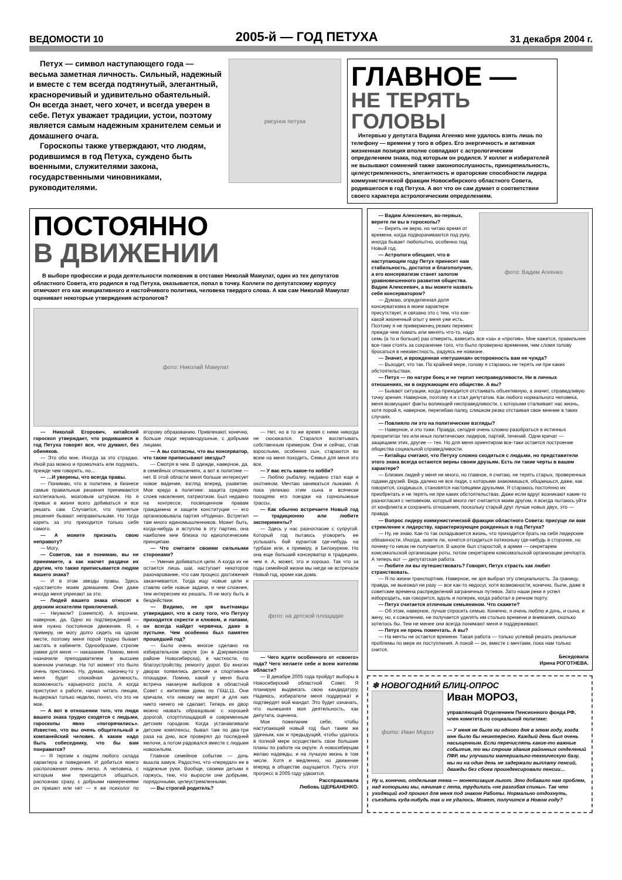ВЕДОМОСТИ 10 2005-й — ГОД ПЕТУХА 31 декабря 2004 г.
Петух — символ наступающего года — весьма заметная личность. Сильный, надежный и вместе с тем всегда подтянутый, элегантный, красноречивый и удивительно обаятельный. Он всегда знает, чего хочет, и всегда уверен в себе. Петух уважает традиции, устои, поэтому является самым надежным хранителем семьи и домашнего очага.
Гороскопы также утверждают, что людям, родившимся в год Петуха, суждено быть военными, служителями закона, государственными чиновниками, руководителями.
рисунок петуха
ГЛАВНОЕ —
НЕ ТЕРЯТЬ ГОЛОВЫ
Интервью у депутата Вадима Агеенко мне удалось взять лишь по телефону — времени у того в обрез. Его энергичность и активная жизненная позиция вполне совпадают с астрологическим определением знака, под которым он родился. У коллег и избирателей не вызывают сомнений также законопослушность, принципиальность, целеустремленность, элегантность и ораторские способности лидера коммунистической фракции Новосибирского областного Совета, родившегося в год Петуха. А вот что он сам думает о соответствии своего характера астрологическим определениям.
ПОСТОЯННО
В ДВИЖЕНИИ
В выборе профессии и рода деятельности полковник в отставке Николай Мамулат, один из тех депутатов областного Совета, кто родился в год Петуха, оказывается, попал в точку. Коллеги по депутатскому корпусу отмечают его как инициативного и настойчивого политика, человека твердого слова. А как сам Николай Мамулат оценивает некоторые утверждения астрологов?
фото: Николай Мамулат
— Николай Егорович, китайский гороскоп утверждает, что родившиеся в год Петуха говорят все, что думают, без обиняков.
— Это обо мне. Иногда за это страдаю. Иной раз можно и промолчать или подумать, прежде чем говорить, но…
— …И уверены, что всегда правы.
— Понимаю, что в политике, в бизнесе самые правильные решения принимаются коллегиально, мозговым штурмом. Но я привык в жизни всего добиваться и все решать сам. Случается, что принятые решения бывают неправильными. Но тогда корить за это приходится только себя самого.
— А можете признать свою неправоту?
— Могу.
— Советов, как я понимаю, вы не принимаете, а как насчет раздачи их другим, что также приписывается людям вашего знака?
— И в этом звезды правы. Здесь «достается» моим домашним. Они даже иногда меня упрекают за это.
— Людей вашего знака относят к дерзким искателям приключений.
— Неужели? (смеется). А впрочем, наверное, да. Одно из подтверждений — мне нужно постоянное движение. Я, к примеру, не могу долго сидеть на одном месте, поэтому меня порой трудно бывает застать в кабинете. Однообразие, строгие рамки для меня — наказание. Помню, меня назначили преподавателем в высшем военном училище. На тот момент это было очень престижно. Ну, думаю, наконец-то у меня будет спокойная должность, возможность карьерного роста. А когда приступил к работе, начал читать лекции, выдержал только неделю, понял, что это не мое.
— А вот в отношении того, что люди вашего знака трудно сходятся с людьми, гороскопы явно «погорячились». Известно, что вы очень общительный и компанейский человек. А каким надо быть собеседнику, что бы вам понравится?
— Я терпим к людям любого склада характера и поведения. И добиться моего расположения очень легко. А человека, с которым мне приходится общаться, распознаю сразу, с добрыми намерениями он пришел или нет — я же психолог по второму образованию. Привлекают, конечно, больше люди неравнодушные, с добрыми лицами.
— А вы согласны, что вы консерватор, что также приписывают звезды?
— Смотря в чем. В одежде, наверное, да, в семейных отношениях, а вот в политике — нет. В этой области меня больше интересует новое видение, взгляд вперед, развитие. Мое кредо в политике: защита средних слоев населения, патриотизм. Был недавно на конгрессе, посвященном правам гражданина и защите конституции — его организовывала партия «Родина». Встретил там много единомышленников. Может быть, когда-нибудь и вступлю в эту партию, она наиболее мне близка по идеологическим принципам.
— Что считаете своими сильными сторонами?
— Умение добиваться цели. А когда их не остается лишь шаг, наступает некоторое разочарование, что сам процесс достижения заканчивается. Тогда ищу новые цели и ставлю себе новые задачи, и чем сложнее, тем интереснее их решать. Я не могу быть в бездействии.
— Видимо, не зря вьетнамцы утверждают, что в силу того, что Петуху приходится скрести и клювом, и лапами, он всегда найдет червячка, даже в пустыне. Чем особенно был памятен прошедший год?
— Было очень многое сделано на избирательном округе (он в Дзержинском районе Новосибирска), в частности, по благоустройству, ремонту дорог. Во многих дворах появились детские и спортивные площадки. Помню, какой у меня была встреча накануне выборов в областной Совет с жителями дома по ГБШ,11. Они кричали, что никому не верят и для них никто ничего не сделает. Теперь их двор можно назвать образцовым: с хорошей дорогой, спортплощадкой и современным детским городком. Когда устанавливали детские комплексы, бывал там по два-три раза на дню, все проверял до последней мелочи, а потом радовался вместе с людьми новосельям.
Главное семейное событие — дочь вышла замуж. Радостно, что «передал» ее в надежные руки. Вообще, своими детьми я горжусь, тем, что выросли они добрыми, порядочными, целеустремленными.
— Вы строгий родитель?
— Нет, но в то же время с ними никогда не сюсюкался. Старался воспитывать собственным примером. Они и сейчас, став взрослыми, особенно сын, стараются во всем на меня походить. Семья для меня это все.
— У вас есть какое-то хобби?
— Люблю рыбалку, недавно стал еще и охотником. Мечтаю заниматься лыжами. А пока увлекаю этим сына и всячески поощряю его поездки на горнолыжные трассы.
— Как обычно встречаете Новый год — традиционно или любите эксперименты?
— Здесь у нас разногласие с супругой. Который год пытаюсь уговорить ее услышать бой курантов где-нибудь на турбазе или, к примеру, в Белокурихе. Но она еще больший консерватор в традициях, чем я. А, может, это и хорошо. Так что за годы семейной жизни мы нигде не встречали Новый год, кроме как дома.
фото: на детской площадке
— Чего ждете особенного от «своего» года? Чего желаете себе и всем жителям области?
— В декабре 2005 года пройдут выборы в Новосибирский областной Совет. Я планирую выдвигать свою кандидатуру. Надеюсь, избиратели меня поддержат и подтвердят мой мандат. Это будет означать, что нынешняя моя деятельность, как депутата, оценена.
Мое пожелание себе, чтобы наступающий новый год был таким же удачным, как и предыдущий, чтобы удалось в полной мере осуществить свои большие планы по работе на округе. А новосибирцам желаю надежды, и на лучшую жизнь в том числе. Хотя и медленно, но движение вперед в обществе ощущается. Пусть этот прогресс в 2005 году удвоится.
Расспрашивала
Любовь ЩЕРБАНЕНКО.
фото: Вадим Агеенко
— Вадим Алексеевич, во-первых, верите ли вы в гороскопы?
— Верить не верю, но читаю время от времени, когда подворачиваются под руку, иногда бывает любопытно, особенно под Новый год.
— Астрологи обещают, что в наступающем году Петух принесет нам стабильность, достаток и благополучие, а его консерватизм станет залогом уравновешенного развития общества. Вадим Алексеевич, а вы можете назвать себя консерватором?
— Думаю, определенная доля консерватизма в моем характере присутствует, и связано это с тем, что кое-какой жизненный опыт у меня уже есть. Поэтому я не приверженец резких перемен: прежде чем ломать или менять что-то, надо семь (а то и больше) раз отмерить, взвесить все «за» и «против». Мне кажется, правильнее все-таки стоять за сохранение того, что было проверено временем, чем сломя голову бросаться в неизвестность, радуясь ее новизне.
— Значит, и врожденная «петушиная» осторожность вам не чужда?
— Выходит, что так. По крайней мере, голову я стараюсь не терять ни при каких обстоятельствах.
— Петух — по натуре боец и не терпит несправедливости. Ни в личных отношениях, ни в окружающем его обществе. А вы?
— Бывают ситуации, когда приходится отстаивать объективную, а значит, справедливую точку зрения. Наверное, поэтому я и стал депутатом. Как любого нормального человека, меня возмущают факты вопиющей несправедливости, с которыми сталкивает нас жизнь, хотя порой я, наверное, перегибаю палку, слишком резко отстаивая свое мнение в таких случаях.
— Повлияло ли это на политические взгляды?
— Наверное, и это тоже. Правда, сегодня очень сложно разобраться в истинных приоритетах тех или иных политических лидеров, партий, течений. Одни кричат — защищаем этих, другие — тех. Но для меня ориентиром все-таки остается построение общества социальной справедливости.
— Китайцы считают, что Петуху сложно сходиться с людьми, но представители этого знака всегда остаются верны своим друзьям. Есть ли такие черты в вашем характере?
— Близких людей у меня не много, но главное, я считаю, не терять старых, проверенных годами друзей. Ведь далеко не все люди, с которыми знакомишься, общаешься, даже, как говорится, сходишься, становятся настоящими друзьями. Я стараюсь постоянно их приобретать и не терять ни при каких обстоятельствах. Даже если вдруг возникают какие-то разногласия с человеком, который много лет считается моим другом, я всегда пытаюсь уйти от конфликта и сохранить отношения, поскольку старый друг лучше новых двух, это — правда.
— Вопрос лидеру коммунистической фракции областного Совета: присуще ли вам стремление к лидерству, характеризующее рожденных в год Петуха?
— Ну, не знаю. Как-то так складывается жизнь, что приходится брать на себя лидерские обязанности. Иногда, знаете ли, хочется отсидеться потихоньку где-нибудь в сторонке, но почему-то никак не получается. В школе был старостой, в армии — секретарем комсомольской организации роты, потом секретарем комсомольской организации речпорта. А теперь вот — депутатская работа.
— Любите ли вы путешествовать? Говорят, Петух страсть как любит странствовать.
— Я по жизни транспортник. Наверное, не зря выбрал эту специальность. За границу, правда, не выезжал ни разу — все как-то недосуг, хотя возможности, конечно, были, даже в советские времена распределений заграничных путевок. Зато наши реки я успел избороздить, как говорится, вдоль и поперек, когда работал в речном порту.
— Петух считается отличным семьянином. Что скажете?
— Об этом, наверное, лучше спросить семью. Конечно, я очень люблю и дочь, и сына, и жену, но, к сожалению, не получается уделять им столько времени и внимания, сколько хотелось бы. Тем не менее они всегда понимают меня и поддерживают.
— Петух не прочь помечтать. А вы?
— На мечты не остается времени. Такая работа — только успевай решать реальные проблемы по мере их поступления. А покой — он, вместе с мечтами, пока нам только снится.
Беседовала
Ирина РОГОТНЕВА.
❄ НОВОГОДНИЙ БЛИЦ-ОПРОС
фото: Иван Мороз
Иван МОРОЗ,
управляющий Отделением Пенсионного фонда РФ, член комитета по социальной политике:
— У меня не было ни одного дня в этом году, когда мне было бы неинтересно. Каждый день был очень насыщенным. Если перечислять какие-то важные события, то мы строим здания районных отделений ПФР, мы улучшили материально-техническую базу, мы ни на один день не задержали выплату пенсий, дважды без сбоев проиндексировали пенсии…
Ну и, конечно, отдельная тема — монетизация льгот. Это добавило нам проблем, над которыми мы, начиная с лета, трудились «не разгибая спины». Так что уходящий год прошел для меня под знаком Работы. Нормально отдохнуть, съездить куда-нибудь так и не удалось. Может, получится в Новом году?